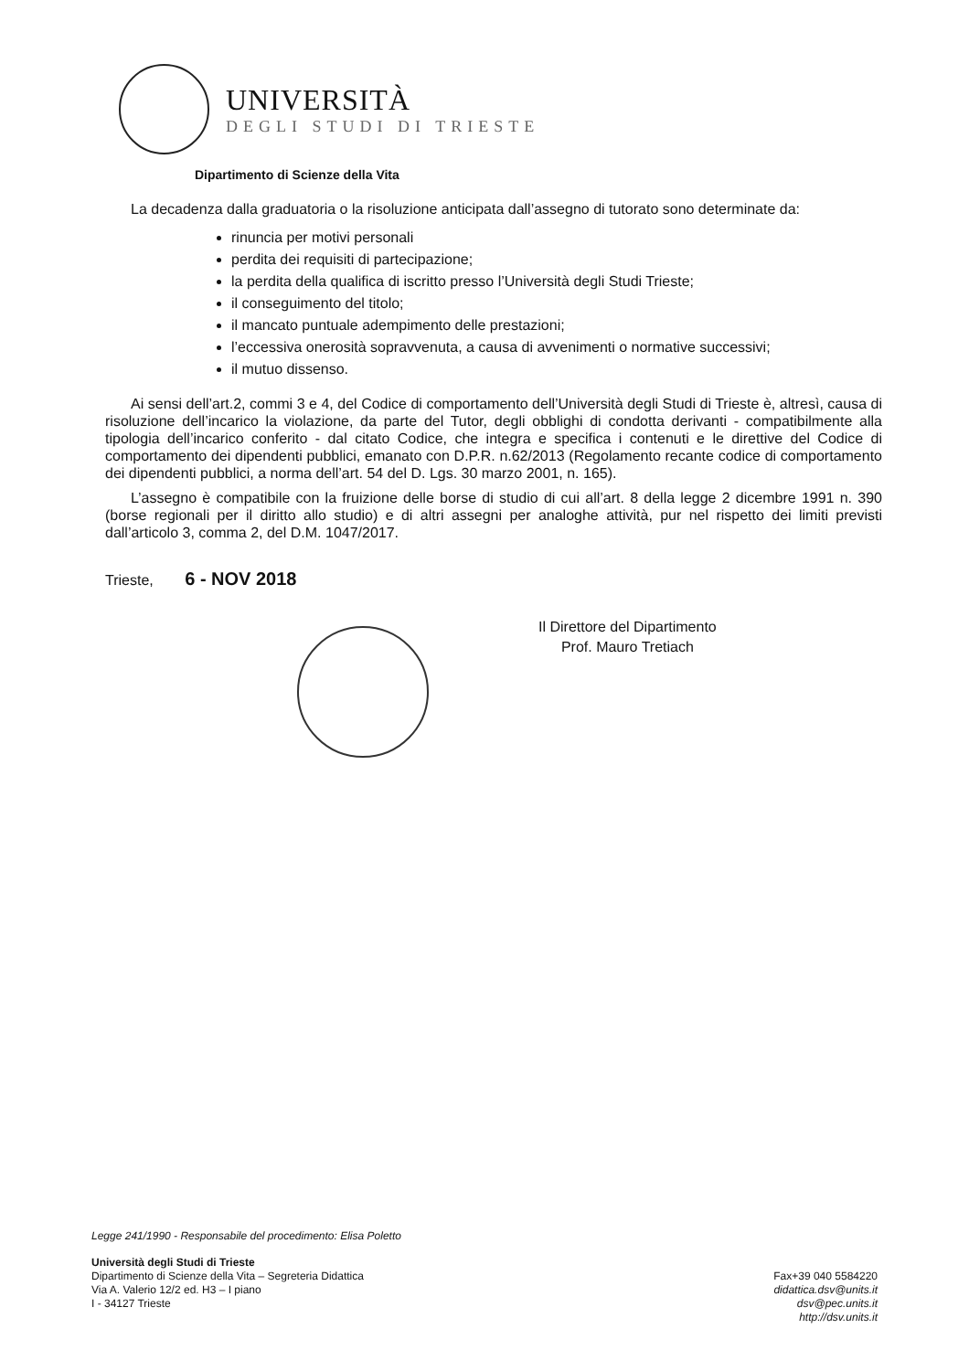UNIVERSITÀ
DEGLI STUDI DI TRIESTE
Dipartimento di Scienze della Vita
La decadenza dalla graduatoria o la risoluzione anticipata dall’assegno di tutorato sono determinate da:
rinuncia per motivi personali
perdita dei requisiti di partecipazione;
la perdita della qualifica di iscritto presso l’Università degli Studi Trieste;
il conseguimento del titolo;
il mancato puntuale adempimento delle prestazioni;
l’eccessiva onerosità sopravvenuta, a causa di avvenimenti o normative successivi;
il mutuo dissenso.
Ai sensi dell’art.2, commi 3 e 4, del Codice di comportamento dell’Università degli Studi di Trieste è, altresì, causa di risoluzione dell’incarico la violazione, da parte del Tutor, degli obblighi di condotta derivanti - compatibilmente alla tipologia dell’incarico conferito - dal citato Codice, che integra e specifica i contenuti e le direttive del Codice di comportamento dei dipendenti pubblici, emanato con D.P.R. n.62/2013 (Regolamento recante codice di comportamento dei dipendenti pubblici, a norma dell’art. 54 del D. Lgs. 30 marzo 2001, n. 165).
L’assegno è compatibile con la fruizione delle borse di studio di cui all’art. 8 della legge 2 dicembre 1991 n. 390 (borse regionali per il diritto allo studio) e di altri assegni per analoghe attività, pur nel rispetto dei limiti previsti dall’articolo 3, comma 2, del D.M. 1047/2017.
Trieste, 6 - NOV 2018
Il Direttore del Dipartimento
Prof. Mauro Tretiach
Legge 241/1990 - Responsabile del procedimento: Elisa Poletto
Università degli Studi di Trieste
Dipartimento di Scienze della Vita – Segreteria Didattica
Via A. Valerio 12/2 ed. H3 – I piano
I - 34127 Trieste
Fax+39 040 5584220
didattica.dsv@units.it
dsv@pec.units.it
http://dsv.units.it